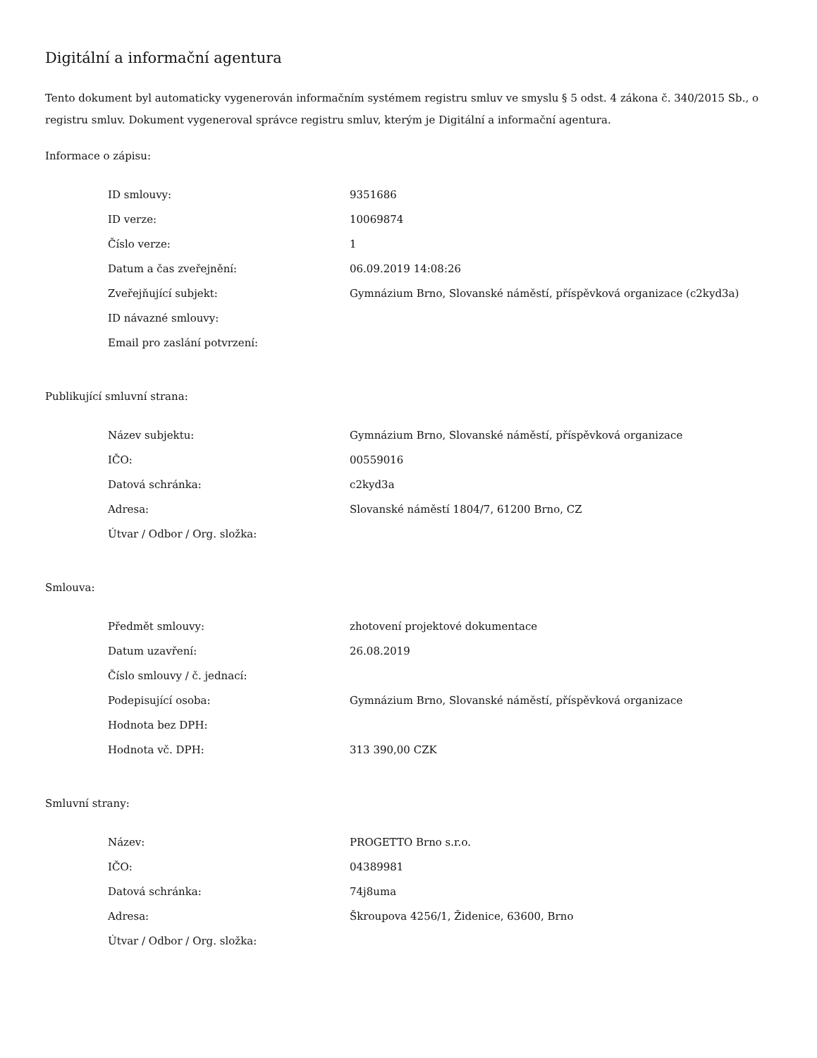Digitální a informační agentura
Tento dokument byl automaticky vygenerován informačním systémem registru smluv ve smyslu § 5 odst. 4 zákona č. 340/2015 Sb., o registru smluv. Dokument vygeneroval správce registru smluv, kterým je Digitální a informační agentura.
Informace o zápisu:
| ID smlouvy: | 9351686 |
| ID verze: | 10069874 |
| Číslo verze: | 1 |
| Datum a čas zveřejnění: | 06.09.2019 14:08:26 |
| Zveřejňující subjekt: | Gymnázium Brno, Slovanské náměstí, příspěvková organizace (c2kyd3a) |
| ID návazné smlouvy: | |
| Email pro zaslání potvrzení: | |
Publikující smluvní strana:
| Název subjektu: | Gymnázium Brno, Slovanské náměstí, příspěvková organizace |
| IČO: | 00559016 |
| Datová schránka: | c2kyd3a |
| Adresa: | Slovanské náměstí 1804/7, 61200 Brno, CZ |
| Útvar / Odbor / Org. složka: | |
Smlouva:
| Předmět smlouvy: | zhotovení projektové dokumentace |
| Datum uzavření: | 26.08.2019 |
| Číslo smlouvy / č. jednací: | |
| Podepisující osoba: | Gymnázium Brno, Slovanské náměstí, příspěvková organizace |
| Hodnota bez DPH: | |
| Hodnota vč. DPH: | 313 390,00 CZK |
Smluvní strany:
| Název: | PROGETTO Brno s.r.o. |
| IČO: | 04389981 |
| Datová schránka: | 74j8uma |
| Adresa: | Škroupova 4256/1, Židenice, 63600, Brno |
| Útvar / Odbor / Org. složka: | |